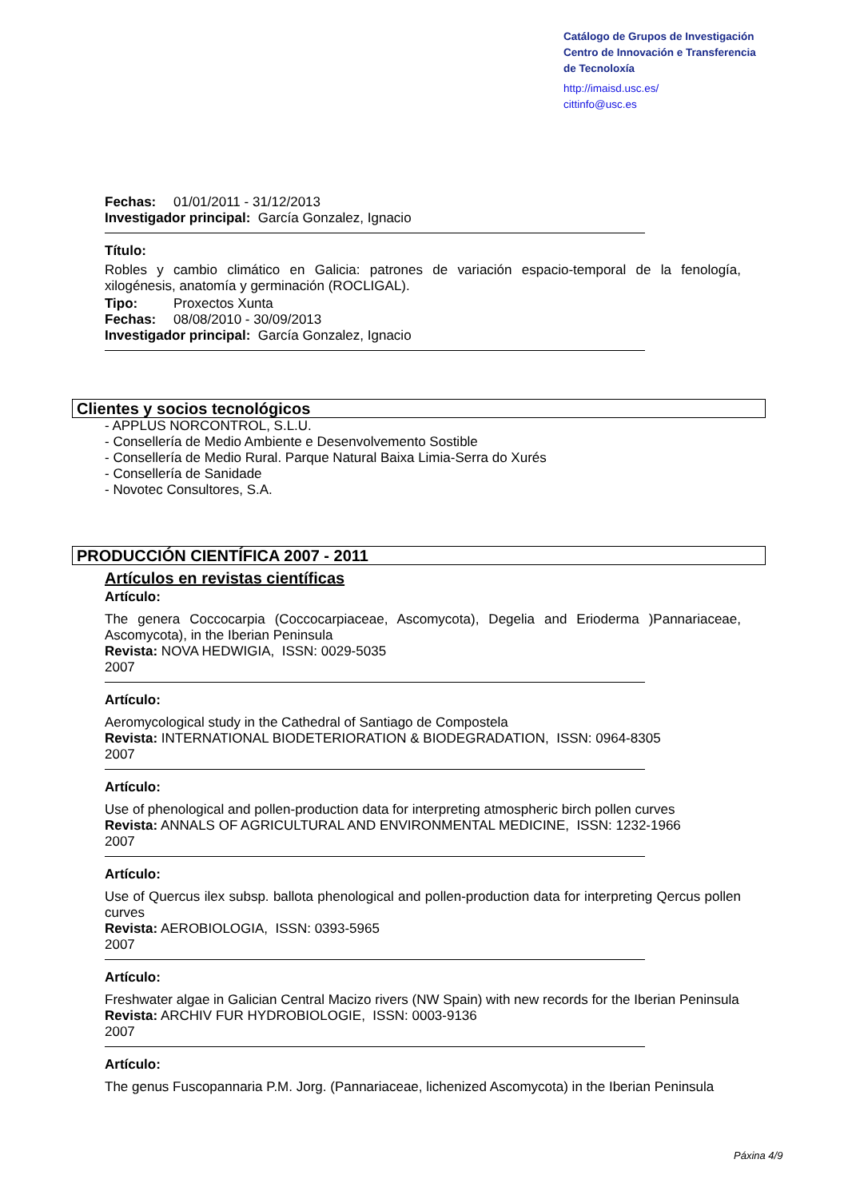Catálogo de Grupos de Investigación
Centro de Innovación e Transferencia
de Tecnoloxía
http://imaisd.usc.es/
cittinfo@usc.es
Fechas: 01/01/2011 - 31/12/2013
Investigador principal: García Gonzalez, Ignacio
Título:
Robles y cambio climático en Galicia: patrones de variación espacio-temporal de la fenología, xilogénesis, anatomía y germinación (ROCLIGAL).
Tipo: Proxectos Xunta
Fechas: 08/08/2010 - 30/09/2013
Investigador principal: García Gonzalez, Ignacio
Clientes y socios tecnológicos
- APPLUS NORCONTROL, S.L.U.
- Consellería de Medio Ambiente e Desenvolvemento Sostible
- Consellería de Medio Rural. Parque Natural Baixa Limia-Serra do Xurés
- Consellería de Sanidade
- Novotec Consultores, S.A.
PRODUCCIÓN CIENTÍFICA 2007 - 2011
Artículos en revistas científicas
Artículo:
The genera Coccocarpia (Coccocarpiaceae, Ascomycota), Degelia and Erioderma )Pannariaceae, Ascomycota), in the Iberian Peninsula
Revista: NOVA HEDWIGIA, ISSN: 0029-5035
2007
Artículo:
Aeromycological study in the Cathedral of Santiago de Compostela
Revista: INTERNATIONAL BIODETERIORATION & BIODEGRADATION, ISSN: 0964-8305
2007
Artículo:
Use of phenological and pollen-production data for interpreting atmospheric birch pollen curves
Revista: ANNALS OF AGRICULTURAL AND ENVIRONMENTAL MEDICINE, ISSN: 1232-1966
2007
Artículo:
Use of Quercus ilex subsp. ballota phenological and pollen-production data for interpreting Qercus pollen curves
Revista: AEROBIOLOGIA, ISSN: 0393-5965
2007
Artículo:
Freshwater algae in Galician Central Macizo rivers (NW Spain) with new records for the Iberian Peninsula
Revista: ARCHIV FUR HYDROBIOLOGIE, ISSN: 0003-9136
2007
Artículo:
The genus Fuscopannaria P.M. Jorg. (Pannariaceae, lichenized Ascomycota) in the Iberian Peninsula
Páxina 4/9